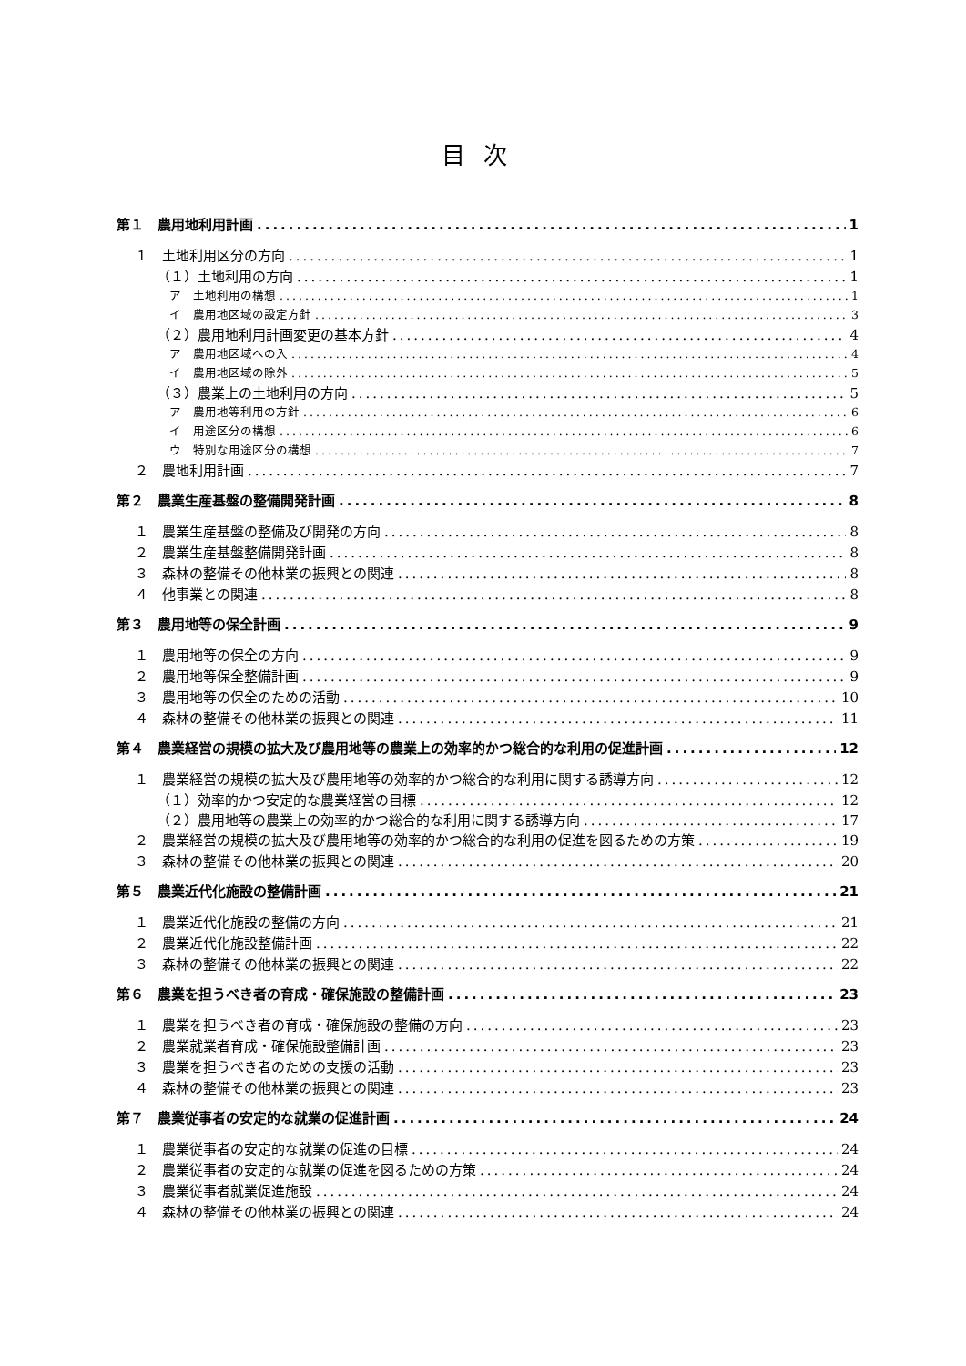目次
第１　農用地利用計画 1
１　土地利用区分の方向 1
（１）土地利用の方向 1
ア　土地利用の構想 1
イ　農用地区域の設定方針 3
（２）農用地利用計画変更の基本方針 4
ア　農用地区域への入 4
イ　農用地区域の除外 5
（３）農業上の土地利用の方向 5
ア　農用地等利用の方針 6
イ　用途区分の構想 6
ウ　特別な用途区分の構想 7
２　農地利用計画 7
第２　農業生産基盤の整備開発計画 8
１　農業生産基盤の整備及び開発の方向 8
２　農業生産基盤整備開発計画 8
３　森林の整備その他林業の振興との関連 8
４　他事業との関連 8
第３　農用地等の保全計画 9
１　農用地等の保全の方向 9
２　農用地等保全整備計画 9
３　農用地等の保全のための活動 10
４　森林の整備その他林業の振興との関連 11
第４　農業経営の規模の拡大及び農用地等の農業上の効率的かつ総合的な利用の促進計画 12
１　農業経営の規模の拡大及び農用地等の効率的かつ総合的な利用に関する誘導方向 12
（１）効率的かつ安定的な農業経営の目標 12
（２）農用地等の農業上の効率的かつ総合的な利用に関する誘導方向 17
２　農業経営の規模の拡大及び農用地等の効率的かつ総合的な利用の促進を図るための方策 19
３　森林の整備その他林業の振興との関連 20
第５　農業近代化施設の整備計画 21
１　農業近代化施設の整備の方向 21
２　農業近代化施設整備計画 22
３　森林の整備その他林業の振興との関連 22
第６　農業を担うべき者の育成・確保施設の整備計画 23
１　農業を担うべき者の育成・確保施設の整備の方向 23
２　農業就業者育成・確保施設整備計画 23
３　農業を担うべき者のための支援の活動 23
４　森林の整備その他林業の振興との関連 23
第７　農業従事者の安定的な就業の促進計画 24
１　農業従事者の安定的な就業の促進の目標 24
２　農業従事者の安定的な就業の促進を図るための方策 24
３　農業従事者就業促進施設 24
４　森林の整備その他林業の振興との関連 24